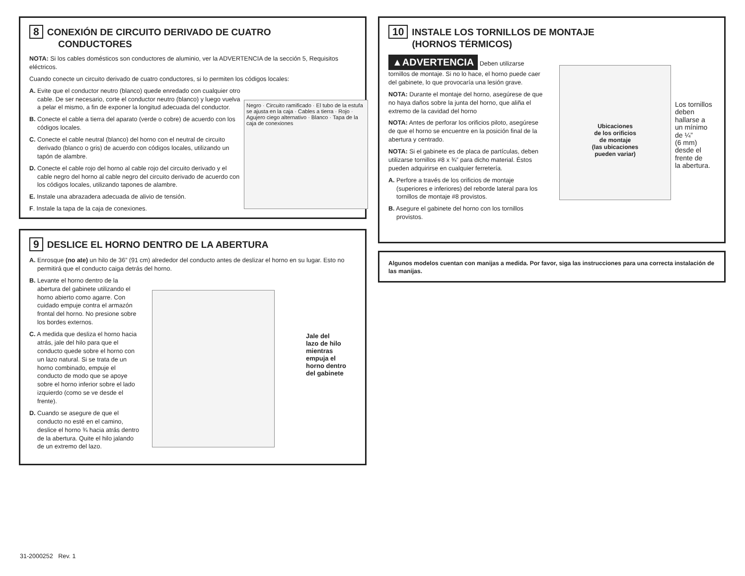8 CONEXIÓN DE CIRCUITO DERIVADO DE CUATRO
CONDUCTORES
NOTA: Si los cables domésticos son conductores de aluminio, ver la ADVERTENCIA de la sección 5, Requisitos eléctricos.
Cuando conecte un circuito derivado de cuatro conductores, si lo permiten los códigos locales:
A. Evite que el conductor neutro (blanco) quede enredado con cualquier otro cable. De ser necesario, corte el conductor neutro (blanco) y luego vuelva a pelar el mismo, a fin de exponer la longitud adecuada del conductor.
B. Conecte el cable a tierra del aparato (verde o cobre) de acuerdo con los códigos locales.
C. Conecte el cable neutral (blanco) del horno con el neutral de circuito derivado (blanco o gris) de acuerdo con códigos locales, utilizando un tapón de alambre.
D. Conecte el cable rojo del horno al cable rojo del circuito derivado y el cable negro del horno al cable negro del circuito derivado de acuerdo con los códigos locales, utilizando tapones de alambre.
E. Instale una abrazadera adecuada de alivio de tensión.
F. Instale la tapa de la caja de conexiones.
Negro · Circuito ramificado · El tubo de la estufa se ajusta en la caja · Cables a tierra · Rojo · Agujero ciego alternativo · Blanco · Tapa de la caja de conexiones
9 DESLICE EL HORNO DENTRO DE LA ABERTURA
A. Enrosque (no ate) un hilo de 36” (91 cm) alrededor del conducto antes de deslizar el horno en su lugar. Esto no permitirá que el conducto caiga detrás del horno.
B. Levante el horno dentro de la abertura del gabinete utilizando el horno abierto como agarre. Con cuidado empuje contra el armazón frontal del horno. No presione sobre los bordes externos.
C. A medida que desliza el horno hacia atrás, jale del hilo para que el conducto quede sobre el horno con un lazo natural. Si se trata de un horno combinado, empuje el conducto de modo que se apoye sobre el horno inferior sobre el lado izquierdo (como se ve desde el frente).
D. Cuando se asegure de que el conducto no esté en el camino, deslice el horno ¾ hacia atrás dentro de la abertura. Quite el hilo jalando de un extremo del lazo.
Jale del
lazo de hilo
mientras
empuja el
horno dentro
del gabinete
10 INSTALE LOS TORNILLOS DE MONTAJE
(HORNOS TÉRMICOS)
▲ADVERTENCIA Deben utilizarse tornillos de montaje. Si no lo hace, el horno puede caer del gabinete, lo que provocaría una lesión grave.
NOTA: Durante el montaje del horno, asegúrese de que no haya daños sobre la junta del horno, que aliña el extremo de la cavidad del horno
NOTA: Antes de perforar los orificios piloto, asegúrese de que el horno se encuentre en la posición final de la abertura y centrado.
NOTA: Si el gabinete es de placa de partículas, deben utilizarse tornillos #8 x ¾” para dicho material. Éstos pueden adquirirse en cualquier ferretería.
A. Perfore a través de los orificios de montaje (superiores e inferiores) del reborde lateral para los tornillos de montaje #8 provistos.
B. Asegure el gabinete del horno con los tornillos provistos.
Ubicaciones
de los orificios
de montaje
(las ubicaciones
pueden variar)
Los tornillos
deben
hallarse a
un mínimo
de ¼”
(6 mm)
desde el
frente de
la abertura.
Algunos modelos cuentan con manijas a medida. Por favor, siga las instrucciones para una correcta instalación de las manijas.
31-2000252 Rev. 1